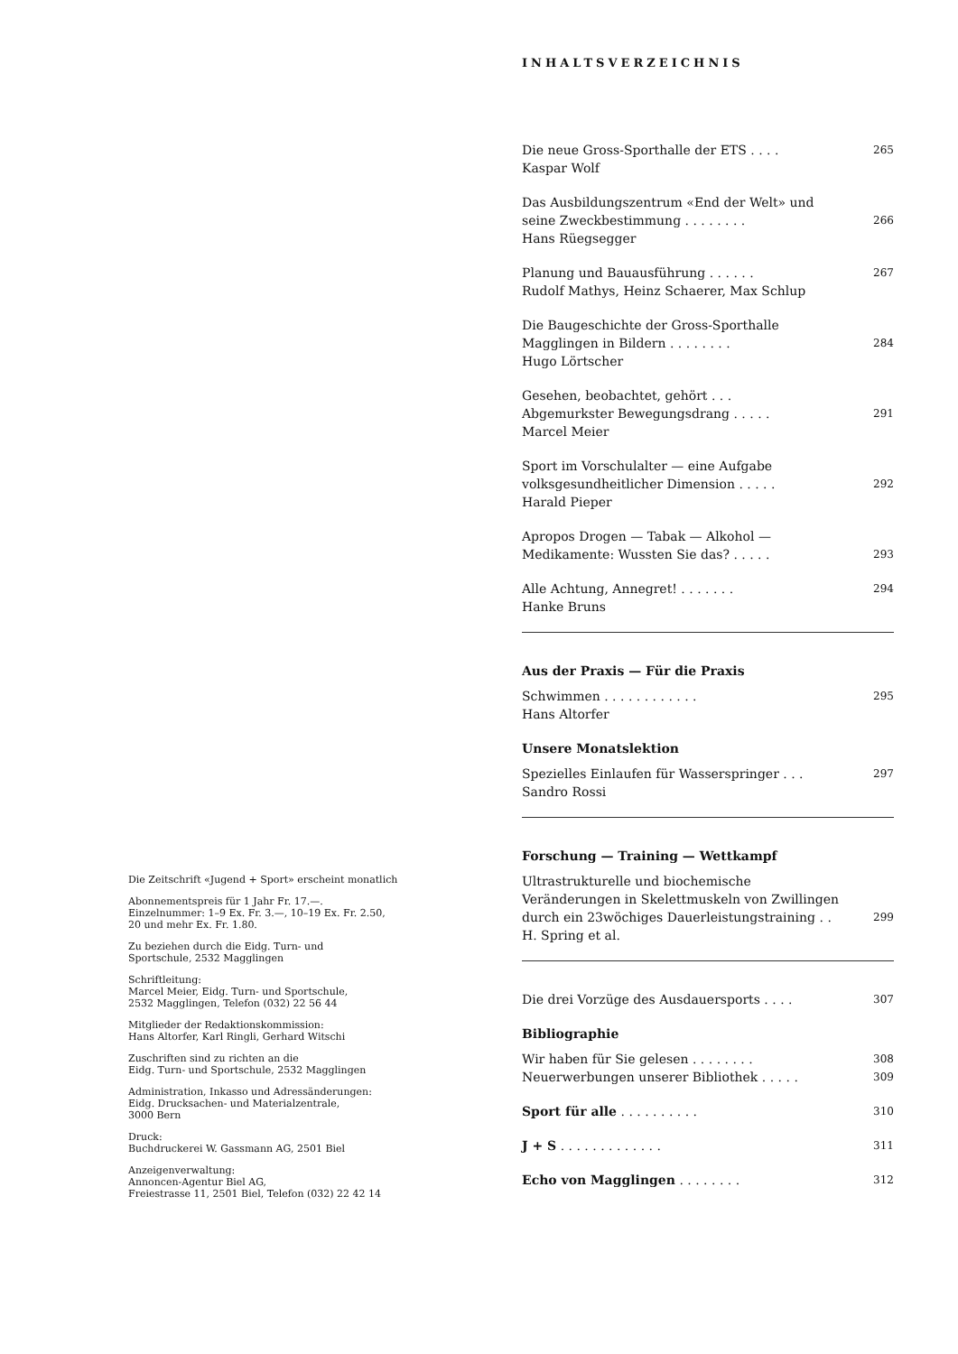INHALTSVERZEICHNIS
Die neue Gross-Sporthalle der ETS . . . . 265
Kaspar Wolf
Das Ausbildungszentrum «End der Welt» und
seine Zweckbestimmung . . . . . . . . 266
Hans Rüegsegger
Planung und Bauausführung . . . . . . 267
Rudolf Mathys, Heinz Schaerer, Max Schlup
Die Baugeschichte der Gross-Sporthalle
Magglingen in Bildern . . . . . . . . 284
Hugo Lörtscher
Gesehen, beobachtet, gehört . . .
Abgemurkster Bewegungsdrang . . . . . 291
Marcel Meier
Sport im Vorschulalter — eine Aufgabe
volksgesundheitlicher Dimension . . . . . 292
Harald Pieper
Apropos Drogen — Tabak — Alkohol —
Medikamente: Wussten Sie das? . . . . . 293
Alle Achtung, Annegret! . . . . . . . 294
Hanke Bruns
Aus der Praxis — Für die Praxis
Schwimmen . . . . . . . . . . . . 295
Hans Altorfer
Unsere Monatslektion
Spezielles Einlaufen für Wasserspringer . . . 297
Sandro Rossi
Forschung — Training — Wettkampf
Ultrastrukturelle und biochemische
Veränderungen in Skelettmuskeln von Zwillingen
durch ein 23wöchiges Dauerleistungstraining . . 299
H. Spring et al.
Die drei Vorzüge des Ausdauersports . . . . 307
Bibliographie
Wir haben für Sie gelesen . . . . . . . . 308
Neuerwerbungen unserer Bibliothek . . . . . 309
Sport für alle . . . . . . . . . . 310
J + S . . . . . . . . . . . . . 311
Echo von Magglingen . . . . . . . . 312
Die Zeitschrift «Jugend + Sport» erscheint monatlich
Abonnementspreis für 1 Jahr Fr. 17.—.
Einzelnummer: 1–9 Ex. Fr. 3.—, 10–19 Ex. Fr. 2.50,
20 und mehr Ex. Fr. 1.80.
Zu beziehen durch die Eidg. Turn- und
Sportschule, 2532 Magglingen
Schriftleitung:
Marcel Meier, Eidg. Turn- und Sportschule,
2532 Magglingen, Telefon (032) 22 56 44
Mitglieder der Redaktionskommission:
Hans Altorfer, Karl Ringli, Gerhard Witschi
Zuschriften sind zu richten an die
Eidg. Turn- und Sportschule, 2532 Magglingen
Administration, Inkasso und Adressänderungen:
Eidg. Drucksachen- und Materialzentrale,
3000 Bern
Druck:
Buchdruckerei W. Gassmann AG, 2501 Biel
Anzeigenverwaltung:
Annoncen-Agentur Biel AG,
Freiestrasse 11, 2501 Biel, Telefon (032) 22 42 14